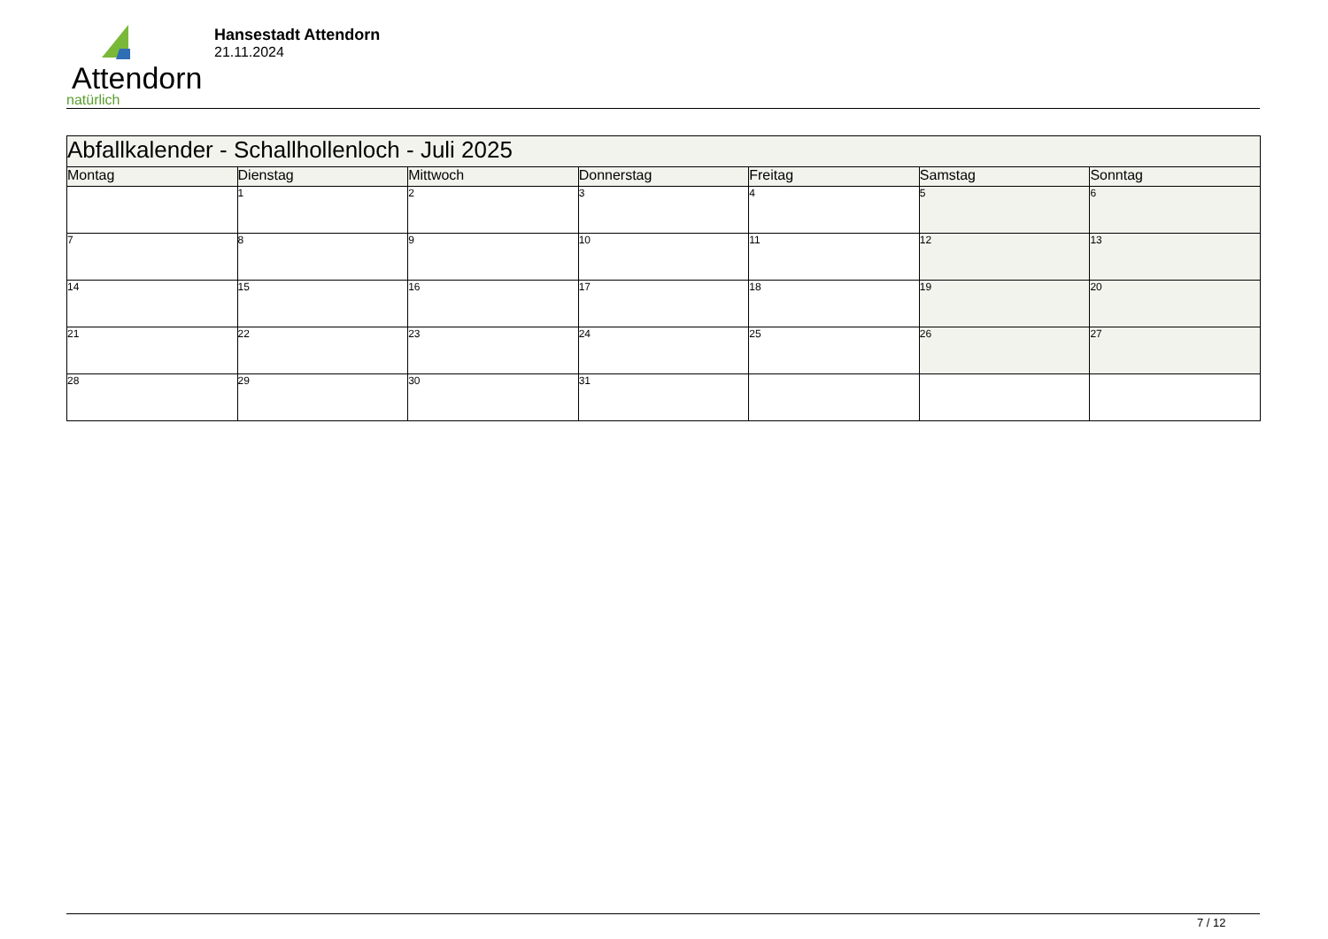Attendorn
natürlich
Hansestadt Attendorn
21.11.2024
| Abfallkalender - Schallhollenloch - Juli 2025 | | | | | | |
| Montag | Dienstag | Mittwoch | Donnerstag | Freitag | Samstag | Sonntag |
| | 1 | 2 | 3 | 4 | 5 | 6 |
| 7 | 8 | 9 | 10 | 11 | 12 | 13 |
| 14 | 15 | 16 | 17 | 18 | 19 | 20 |
| 21 | 22 | 23 | 24 | 25 | 26 | 27 |
| 28 | 29 | 30 | 31 | | | |
7 / 12